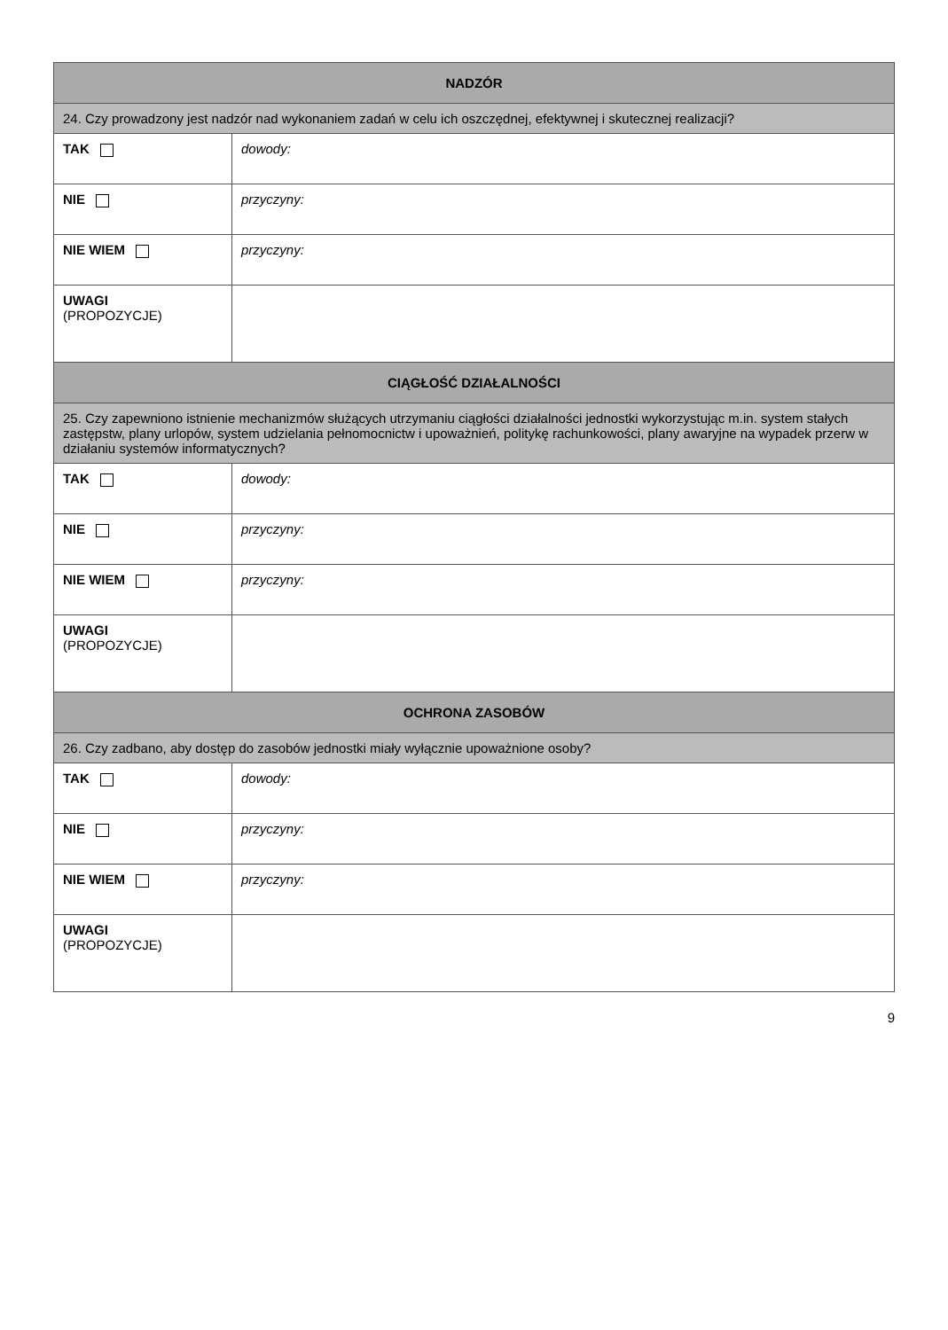| NADZÓR | |
| --- | --- |
| 24. Czy prowadzony jest nadzór nad wykonaniem zadań w celu ich oszczędnej, efektywnej i skutecznej realizacji? | |
| TAK | dowody: |
| NIE | przyczyny: |
| NIE WIEM | przyczyny: |
| UWAGI (PROPOZYCJE) | |
| CIĄGŁOŚĆ DZIAŁALNOŚCI | |
| 25. Czy zapewniono istnienie mechanizmów służących utrzymaniu ciągłości działalności jednostki wykorzystując m.in. system stałych zastępstw, plany urlopów, system udzielania pełnomocnictw i upoważnień, politykę rachunkowości, plany awaryjne na wypadek przerw w działaniu systemów informatycznych? | |
| TAK | dowody: |
| NIE | przyczyny: |
| NIE WIEM | przyczyny: |
| UWAGI (PROPOZYCJE) | |
| OCHRONA ZASOBÓW | |
| 26. Czy zadbano, aby dostęp do zasobów jednostki miały wyłącznie upoważnione osoby? | |
| TAK | dowody: |
| NIE | przyczyny: |
| NIE WIEM | przyczyny: |
| UWAGI (PROPOZYCJE) | |
9